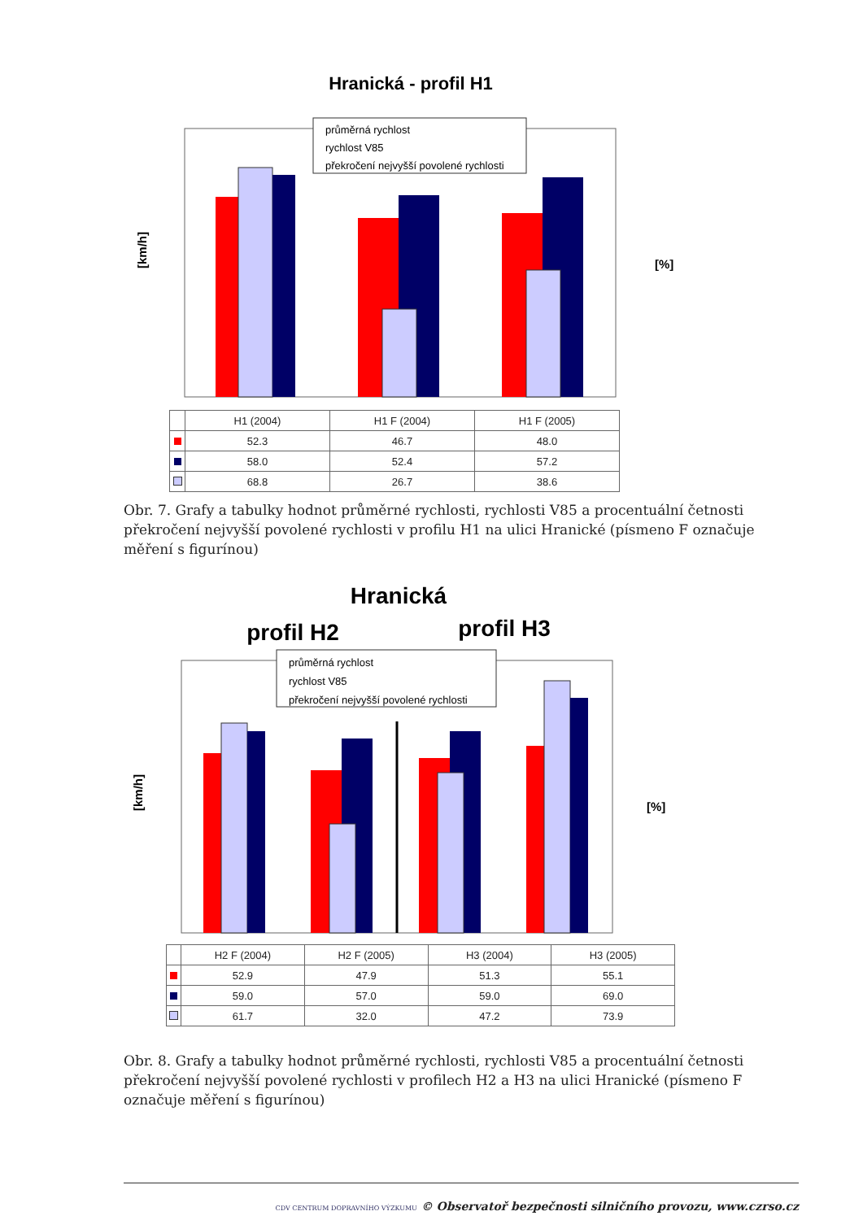Hranická - profil H1
průměrná rychlost
rychlost V85
překročení nejvyšší povolené rychlosti
[km/h]
[%]
| | H1 (2004) | H1 F (2004) | H1 F (2005) |
| | 52.3 | 46.7 | 48.0 |
| | 58.0 | 52.4 | 57.2 |
| | 68.8 | 26.7 | 38.6 |
Obr. 7. Grafy a tabulky hodnot průměrné rychlosti, rychlosti V85 a procentuální četnosti překročení nejvyšší povolené rychlosti v profilu H1 na ulici Hranické (písmeno F označuje měření s figurínou)
Hranická
profil H2
profil H3
průměrná rychlost
rychlost V85
překročení nejvyšší povolené rychlosti
[km/h]
[%]
| | H2 F (2004) | H2 F (2005) | H3 (2004) | H3 (2005) |
| | 52.9 | 47.9 | 51.3 | 55.1 |
| | 59.0 | 57.0 | 59.0 | 69.0 |
| | 61.7 | 32.0 | 47.2 | 73.9 |
Obr. 8. Grafy a tabulky hodnot průměrné rychlosti, rychlosti V85 a procentuální četnosti překročení nejvyšší povolené rychlosti v profilech H2 a H3 na ulici Hranické (písmeno F označuje měření s figurínou)
CDV CENTRUM DOPRAVNÍHO VÝZKUMU © Observatoř bezpečnosti silničního provozu, www.czrso.cz